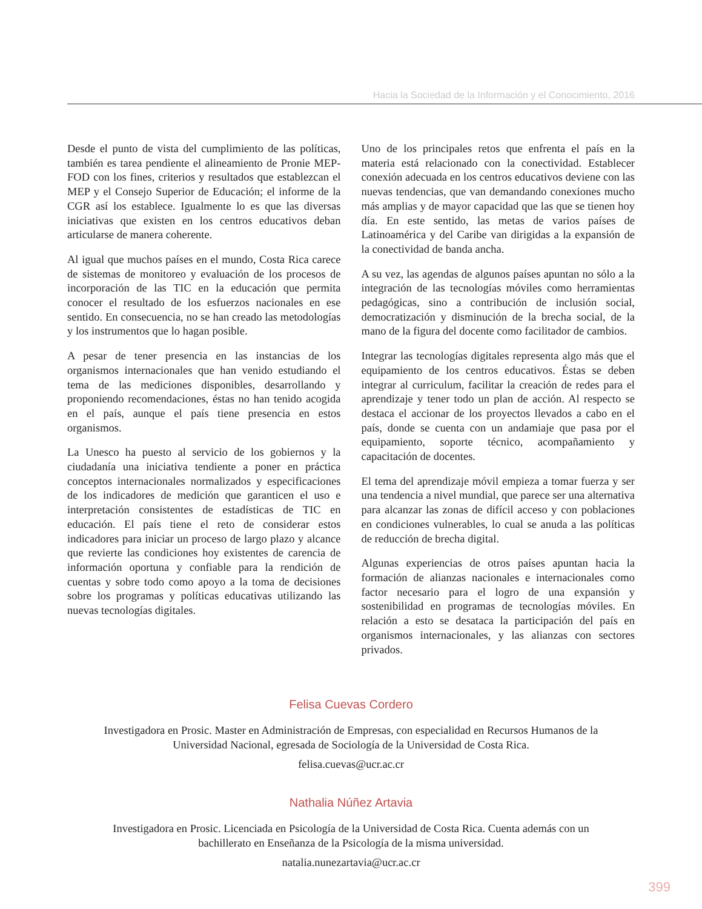Hacia la Sociedad de la Información y el Conocimiento, 2016
Desde el punto de vista del cumplimiento de las políticas, también es tarea pendiente el alineamiento de Pronie MEP-FOD con los fines, criterios y resultados que establezcan el MEP y el Consejo Superior de Educación; el informe de la CGR así los establece. Igualmente lo es que las diversas iniciativas que existen en los centros educativos deban articularse de manera coherente.
Al igual que muchos países en el mundo, Costa Rica carece de sistemas de monitoreo y evaluación de los procesos de incorporación de las TIC en la educación que permita conocer el resultado de los esfuerzos nacionales en ese sentido. En consecuencia, no se han creado las metodologías y los instrumentos que lo hagan posible.
A pesar de tener presencia en las instancias de los organismos internacionales que han venido estudiando el tema de las mediciones disponibles, desarrollando y proponiendo recomendaciones, éstas no han tenido acogida en el país, aunque el país tiene presencia en estos organismos.
La Unesco ha puesto al servicio de los gobiernos y la ciudadanía una iniciativa tendiente a poner en práctica conceptos internacionales normalizados y especificaciones de los indicadores de medición que garanticen el uso e interpretación consistentes de estadísticas de TIC en educación. El país tiene el reto de considerar estos indicadores para iniciar un proceso de largo plazo y alcance que revierte las condiciones hoy existentes de carencia de información oportuna y confiable para la rendición de cuentas y sobre todo como apoyo a la toma de decisiones sobre los programas y políticas educativas utilizando las nuevas tecnologías digitales.
Uno de los principales retos que enfrenta el país en la materia está relacionado con la conectividad. Establecer conexión adecuada en los centros educativos deviene con las nuevas tendencias, que van demandando conexiones mucho más amplias y de mayor capacidad que las que se tienen hoy día. En este sentido, las metas de varios países de Latinoamérica y del Caribe van dirigidas a la expansión de la conectividad de banda ancha.
A su vez, las agendas de algunos países apuntan no sólo a la integración de las tecnologías móviles como herramientas pedagógicas, sino a contribución de inclusión social, democratización y disminución de la brecha social, de la mano de la figura del docente como facilitador de cambios.
Integrar las tecnologías digitales representa algo más que el equipamiento de los centros educativos. Éstas se deben integrar al curriculum, facilitar la creación de redes para el aprendizaje y tener todo un plan de acción. Al respecto se destaca el accionar de los proyectos llevados a cabo en el país, donde se cuenta con un andamiaje que pasa por el equipamiento, soporte técnico, acompañamiento y capacitación de docentes.
El tema del aprendizaje móvil empieza a tomar fuerza y ser una tendencia a nivel mundial, que parece ser una alternativa para alcanzar las zonas de difícil acceso y con poblaciones en condiciones vulnerables, lo cual se anuda a las políticas de reducción de brecha digital.
Algunas experiencias de otros países apuntan hacia la formación de alianzas nacionales e internacionales como factor necesario para el logro de una expansión y sostenibilidad en programas de tecnologías móviles. En relación a esto se desataca la participación del país en organismos internacionales, y las alianzas con sectores privados.
Felisa Cuevas Cordero
Investigadora en Prosic. Master en Administración de Empresas, con especialidad en Recursos Humanos de la
Universidad Nacional, egresada de Sociología de la Universidad de Costa Rica.
felisa.cuevas@ucr.ac.cr
Nathalia Núñez Artavia
Investigadora en Prosic. Licenciada en Psicología de la Universidad de Costa Rica. Cuenta además con un
bachillerato en Enseñanza de la Psicología de la misma universidad.
natalia.nunezartavia@ucr.ac.cr
399